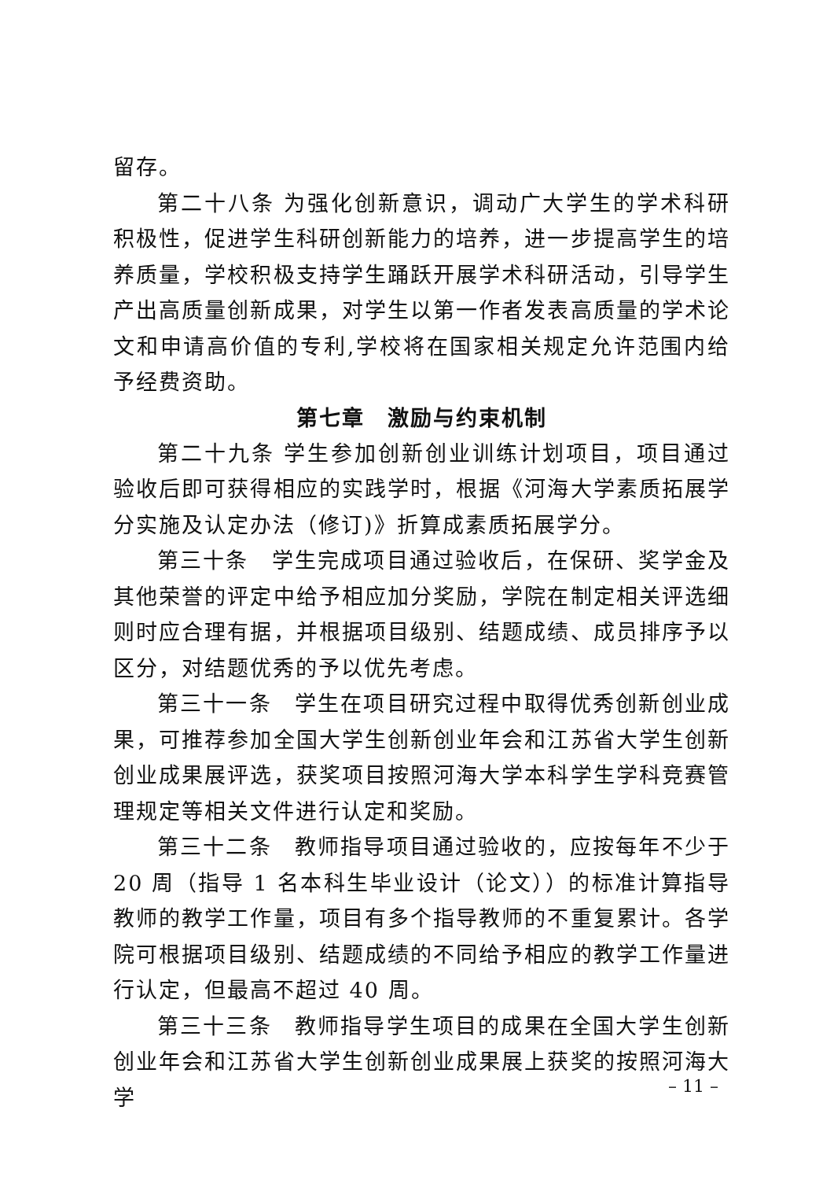留存。
第二十八条 为强化创新意识，调动广大学生的学术科研积极性，促进学生科研创新能力的培养，进一步提高学生的培养质量，学校积极支持学生踊跃开展学术科研活动，引导学生产出高质量创新成果，对学生以第一作者发表高质量的学术论文和申请高价值的专利,学校将在国家相关规定允许范围内给予经费资助。
第七章　激励与约束机制
第二十九条 学生参加创新创业训练计划项目，项目通过验收后即可获得相应的实践学时，根据《河海大学素质拓展学分实施及认定办法（修订)》折算成素质拓展学分。
第三十条　学生完成项目通过验收后，在保研、奖学金及其他荣誉的评定中给予相应加分奖励，学院在制定相关评选细则时应合理有据，并根据项目级别、结题成绩、成员排序予以区分，对结题优秀的予以优先考虑。
第三十一条　学生在项目研究过程中取得优秀创新创业成果，可推荐参加全国大学生创新创业年会和江苏省大学生创新创业成果展评选，获奖项目按照河海大学本科学生学科竞赛管理规定等相关文件进行认定和奖励。
第三十二条　教师指导项目通过验收的，应按每年不少于 20 周（指导 1 名本科生毕业设计（论文））的标准计算指导教师的教学工作量，项目有多个指导教师的不重复累计。各学院可根据项目级别、结题成绩的不同给予相应的教学工作量进行认定，但最高不超过 40 周。
第三十三条　教师指导学生项目的成果在全国大学生创新创业年会和江苏省大学生创新创业成果展上获奖的按照河海大学
– 11 –